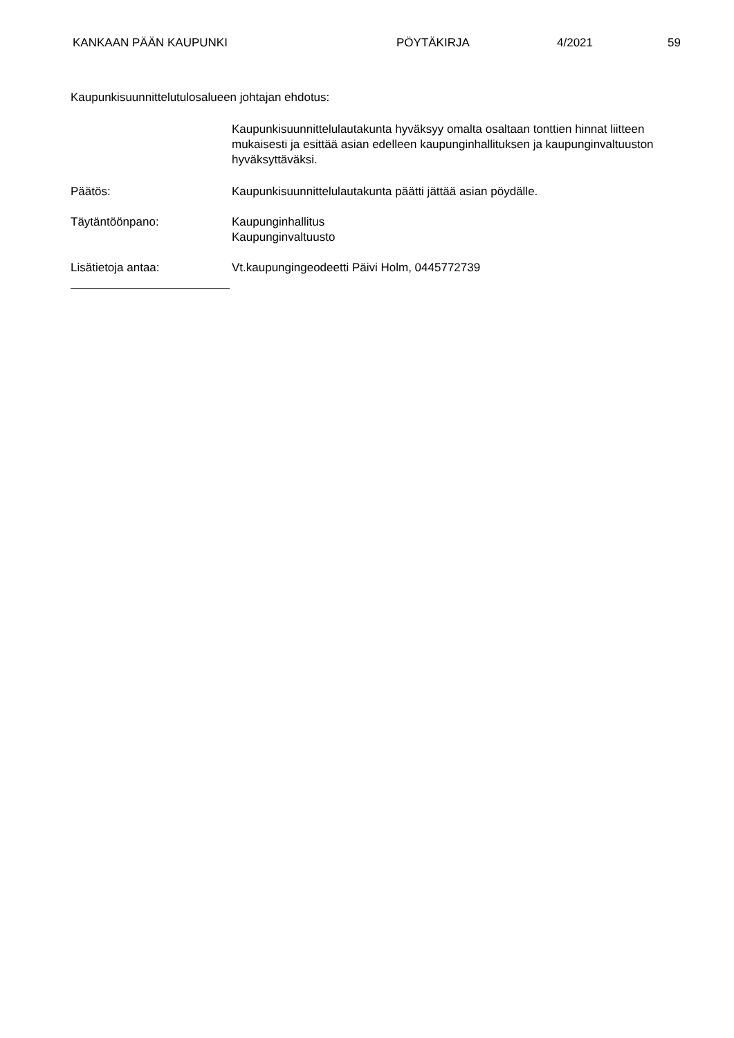KANKAAN PÄÄN KAUPUNKI PÖYTÄKIRJA 4/2021 59
Kaupunkisuunnittelutulosalueen johtajan ehdotus:
Kaupunkisuunnittelulautakunta hyväksyy omalta osaltaan tonttien hinnat liitteen mukaisesti ja esittää asian edelleen kaupunginhallituksen ja kaupunginvaltuuston hyväksyttäväksi.
Päätös: Kaupunkisuunnittelulautakunta päätti jättää asian pöydälle.
Täytäntöönpano: Kaupunginhallitus
Kaupunginvaltuusto
Lisätietoja antaa: Vt.kaupungingeodeetti Päivi Holm, 0445772739